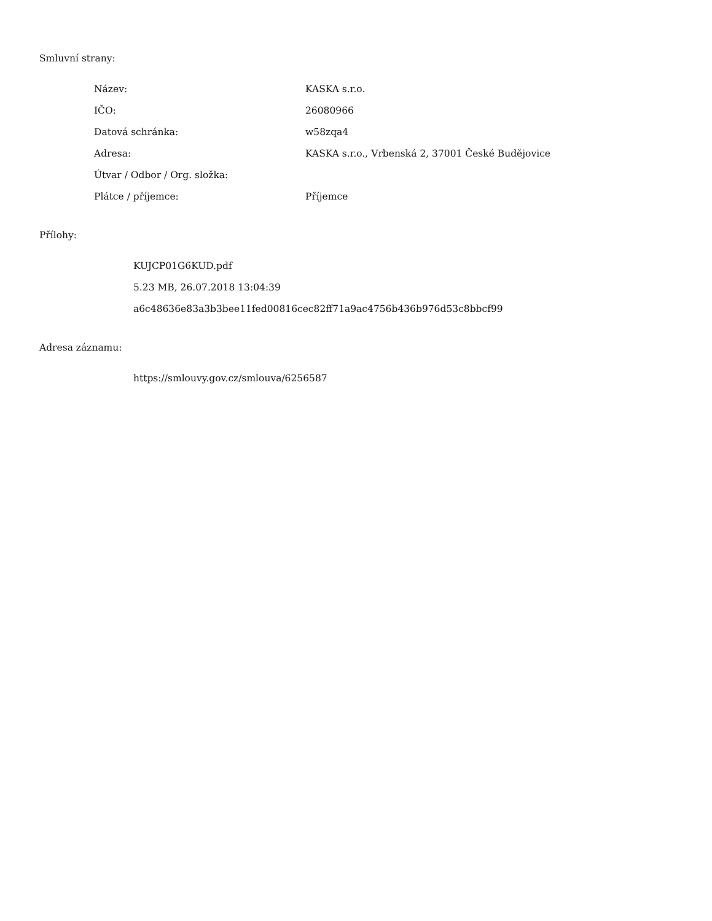Smluvní strany:
| Název: | KASKA s.r.o. |
| IČO: | 26080966 |
| Datová schránka: | w58zqa4 |
| Adresa: | KASKA s.r.o., Vrbenská 2, 37001 České Budějovice |
| Útvar / Odbor / Org. složka: | |
| Plátce / příjemce: | Příjemce |
Přílohy:
KUJCP01G6KUD.pdf
5.23 MB, 26.07.2018 13:04:39
a6c48636e83a3b3bee11fed00816cec82ff71a9ac4756b436b976d53c8bbcf99
Adresa záznamu:
https://smlouvy.gov.cz/smlouva/6256587